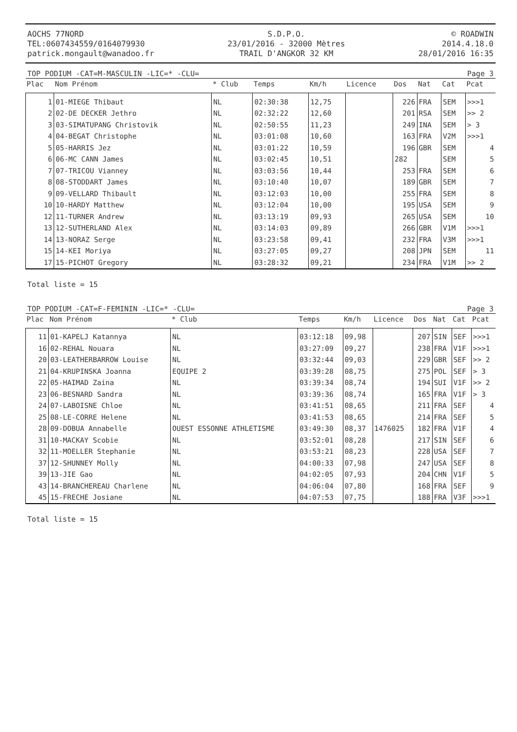AOCHS 77NORD
TEL:0607434559/0164079930
patrick.mongault@wanadoo.fr
S.D.P.O.
23/01/2016 - 32000 Mètres
TRAIL D'ANGKOR 32 KM
© ROADWIN
2014.4.18.0
28/01/2016 16:35
TOP PODIUM -CAT=M-MASCULIN -LIC=* -CLU= Page 3
| Plac | Nom Prénom | * Club | Temps | Km/h | Licence | Dos | Nat | Cat | Pcat |
| --- | --- | --- | --- | --- | --- | --- | --- | --- | --- |
| 1 | 01-MIEGE Thibaut | NL | 02:30:38 | 12,75 | | 226 | FRA | SEM | >>>1 |
| 2 | 02-DE DECKER Jethro | NL | 02:32:22 | 12,60 | | 201 | RSA | SEM | >> 2 |
| 3 | 03-SIMATUPANG Christovik | NL | 02:50:55 | 11,23 | | 249 | INA | SEM | > 3 |
| 4 | 04-BEGAT Christophe | NL | 03:01:08 | 10,60 | | 163 | FRA | V2M | >>>1 |
| 5 | 05-HARRIS Jez | NL | 03:01:22 | 10,59 | | 196 | GBR | SEM | 4 |
| 6 | 06-MC CANN James | NL | 03:02:45 | 10,51 | | 282 | | SEM | 5 |
| 7 | 07-TRICOU Vianney | NL | 03:03:56 | 10,44 | | 253 | FRA | SEM | 6 |
| 8 | 08-STODDART James | NL | 03:10:40 | 10,07 | | 189 | GBR | SEM | 7 |
| 9 | 09-VELLARD Thibault | NL | 03:12:03 | 10,00 | | 255 | FRA | SEM | 8 |
| 10 | 10-HARDY Matthew | NL | 03:12:04 | 10,00 | | 195 | USA | SEM | 9 |
| 12 | 11-TURNER Andrew | NL | 03:13:19 | 09,93 | | 265 | USA | SEM | 10 |
| 13 | 12-SUTHERLAND Alex | NL | 03:14:03 | 09,89 | | 266 | GBR | V1M | >>>1 |
| 14 | 13-NORAZ Serge | NL | 03:23:58 | 09,41 | | 232 | FRA | V3M | >>>1 |
| 15 | 14-KEI Moriya | NL | 03:27:05 | 09,27 | | 208 | JPN | SEM | 11 |
| 17 | 15-PICHOT Gregory | NL | 03:28:32 | 09,21 | | 234 | FRA | V1M | >> 2 |
Total liste = 15
TOP PODIUM -CAT=F-FEMININ -LIC=* -CLU= Page 3
| Plac | Nom Prénom | * Club | Temps | Km/h | Licence | Dos | Nat | Cat | Pcat |
| --- | --- | --- | --- | --- | --- | --- | --- | --- | --- |
| 11 | 01-KAPELJ Katannya | NL | 03:12:18 | 09,98 | | 207 | SIN | SEF | >>>1 |
| 16 | 02-REHAL Nouara | NL | 03:27:09 | 09,27 | | 238 | FRA | V1F | >>>1 |
| 20 | 03-LEATHERBARROW Louise | NL | 03:32:44 | 09,03 | | 229 | GBR | SEF | >> 2 |
| 21 | 04-KRUPINSKA Joanna | EQUIPE 2 | 03:39:28 | 08,75 | | 275 | POL | SEF | > 3 |
| 22 | 05-HAIMAD Zaina | NL | 03:39:34 | 08,74 | | 194 | SUI | V1F | >> 2 |
| 23 | 06-BESNARD Sandra | NL | 03:39:36 | 08,74 | | 165 | FRA | V1F | > 3 |
| 24 | 07-LABOISNE Chloe | NL | 03:41:51 | 08,65 | | 211 | FRA | SEF | 4 |
| 25 | 08-LE-CORRE Helene | NL | 03:41:53 | 08,65 | | 214 | FRA | SEF | 5 |
| 28 | 09-DOBUA Annabelle | OUEST ESSONNE ATHLETISME | 03:49:30 | 08,37 | 1476025 | 182 | FRA | V1F | 4 |
| 31 | 10-MACKAY Scobie | NL | 03:52:01 | 08,28 | | 217 | SIN | SEF | 6 |
| 32 | 11-MOELLER Stephanie | NL | 03:53:21 | 08,23 | | 228 | USA | SEF | 7 |
| 37 | 12-SHUNNEY Molly | NL | 04:00:33 | 07,98 | | 247 | USA | SEF | 8 |
| 39 | 13-JIE Gao | NL | 04:02:05 | 07,93 | | 204 | CHN | V1F | 5 |
| 43 | 14-BRANCHEREAU Charlene | NL | 04:06:04 | 07,80 | | 168 | FRA | SEF | 9 |
| 45 | 15-FRECHE Josiane | NL | 04:07:53 | 07,75 | | 188 | FRA | V3F | >>>1 |
Total liste = 15